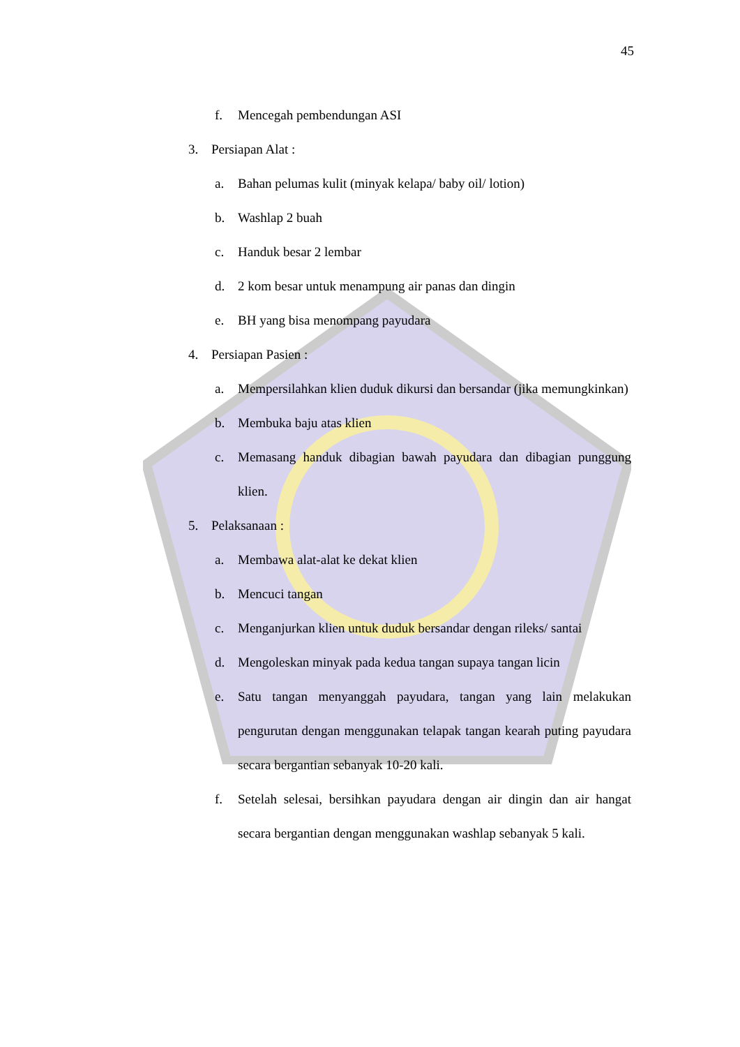45
f. Mencegah pembendungan ASI
3. Persiapan Alat :
a. Bahan pelumas kulit (minyak kelapa/ baby oil/ lotion)
b. Washlap 2 buah
c. Handuk besar 2 lembar
d. 2 kom besar untuk menampung air panas dan dingin
e. BH yang bisa menompang payudara
4. Persiapan Pasien :
a. Mempersilahkan klien duduk dikursi dan bersandar (jika memungkinkan)
b. Membuka baju atas klien
c. Memasang handuk dibagian bawah payudara dan dibagian punggung klien.
5. Pelaksanaan :
a. Membawa alat-alat ke dekat klien
b. Mencuci tangan
c. Menganjurkan klien untuk duduk bersandar dengan rileks/ santai
d. Mengoleskan minyak pada kedua tangan supaya tangan licin
e. Satu tangan menyanggah payudara, tangan yang lain melakukan pengurutan dengan menggunakan telapak tangan kearah puting payudara secara bergantian sebanyak 10-20 kali.
f. Setelah selesai, bersihkan payudara dengan air dingin dan air hangat secara bergantian dengan menggunakan washlap sebanyak 5 kali.